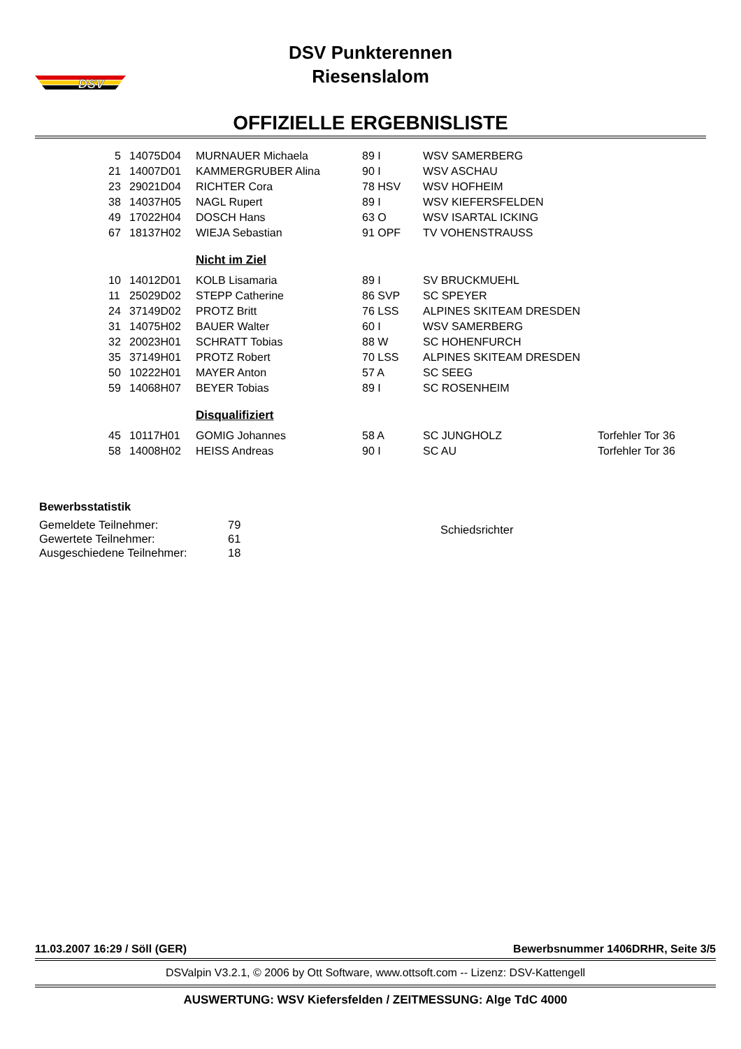DSV
DSV Punkterennen
Riesenslalom
OFFIZIELLE ERGEBNISLISTE
| 5 | 14075D04 | MURNAUER Michaela | 89 I | WSV SAMERBERG | |
| 21 | 14007D01 | KAMMERGRUBER Alina | 90 I | WSV ASCHAU | |
| 23 | 29021D04 | RICHTER Cora | 78 HSV | WSV HOFHEIM | |
| 38 | 14037H05 | NAGL Rupert | 89 I | WSV KIEFERSFELDEN | |
| 49 | 17022H04 | DOSCH Hans | 63 O | WSV ISARTAL ICKING | |
| 67 | 18137H02 | WIEJA Sebastian | 91 OPF | TV VOHENSTRAUSS | |
| | | Nicht im Ziel | | | |
| 10 | 14012D01 | KOLB Lisamaria | 89 I | SV BRUCKMUEHL | |
| 11 | 25029D02 | STEPP Catherine | 86 SVP | SC SPEYER | |
| 24 | 37149D02 | PROTZ Britt | 76 LSS | ALPINES SKITEAM DRESDEN | |
| 31 | 14075H02 | BAUER Walter | 60 I | WSV SAMERBERG | |
| 32 | 20023H01 | SCHRATT Tobias | 88 W | SC HOHENFURCH | |
| 35 | 37149H01 | PROTZ Robert | 70 LSS | ALPINES SKITEAM DRESDEN | |
| 50 | 10222H01 | MAYER Anton | 57 A | SC SEEG | |
| 59 | 14068H07 | BEYER Tobias | 89 I | SC ROSENHEIM | |
| | | Disqualifiziert | | | |
| 45 | 10117H01 | GOMIG Johannes | 58 A | SC JUNGHOLZ | Torfehler Tor 36 |
| 58 | 14008H02 | HEISS Andreas | 90 I | SC AU | Torfehler Tor 36 |
Bewerbsstatistik
| Gemeldete Teilnehmer: | 79 |
| Gewertete Teilnehmer: | 61 |
| Ausgeschiedene Teilnehmer: | 18 |
Schiedsrichter
11.03.2007 16:29 / Söll (GER) Bewerbsnummer 1406DRHR, Seite 3/5
DSValpin V3.2.1, © 2006 by Ott Software, www.ottsoft.com -- Lizenz: DSV-Kattengell
AUSWERTUNG: WSV Kiefersfelden / ZEITMESSUNG: Alge TdC 4000